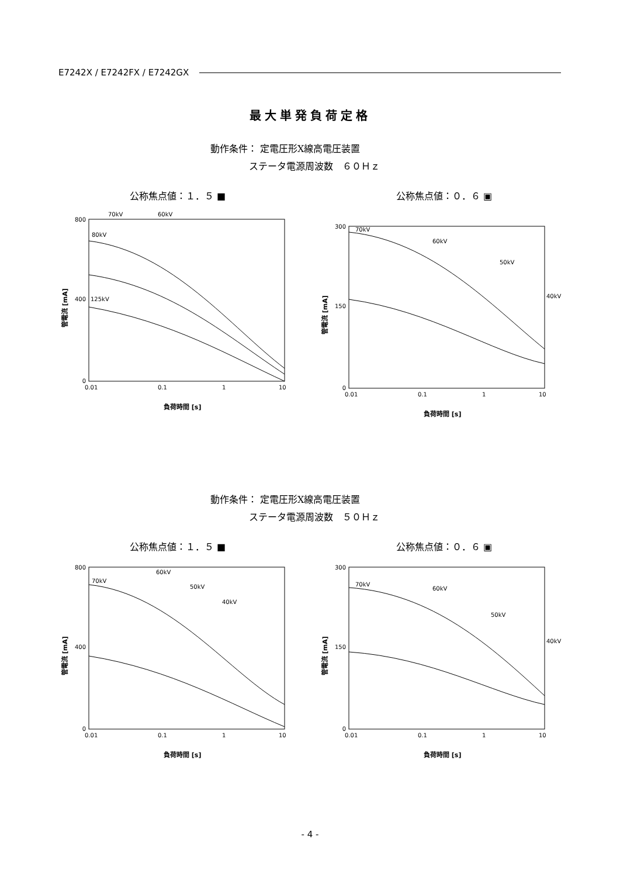E7242X / E7242FX / E7242GX
最大単発負荷定格
動作条件： 定電圧形X線高電圧装置
ステータ電源周波数　６０Ｈｚ
公称焦点値：１．５ ■ 公称焦点値：０．６ ▣
800
400
0
0.01
0.1
1
10
負荷時間 [s]
管電流 [mA]
70kV
60kV
80kV
125kV
300
150
0
0.01
0.1
1
10
負荷時間 [s]
管電流 [mA]
70kV
60kV
50kV
40kV
動作条件： 定電圧形X線高電圧装置
ステータ電源周波数　５０Ｈｚ
公称焦点値：１．５ ■ 公称焦点値：０．６ ▣
800
400
0
0.01
0.1
1
10
負荷時間 [s]
管電流 [mA]
70kV
60kV
50kV
40kV
300
150
0
0.01
0.1
1
10
負荷時間 [s]
管電流 [mA]
70kV
60kV
50kV
40kV
- 4 -